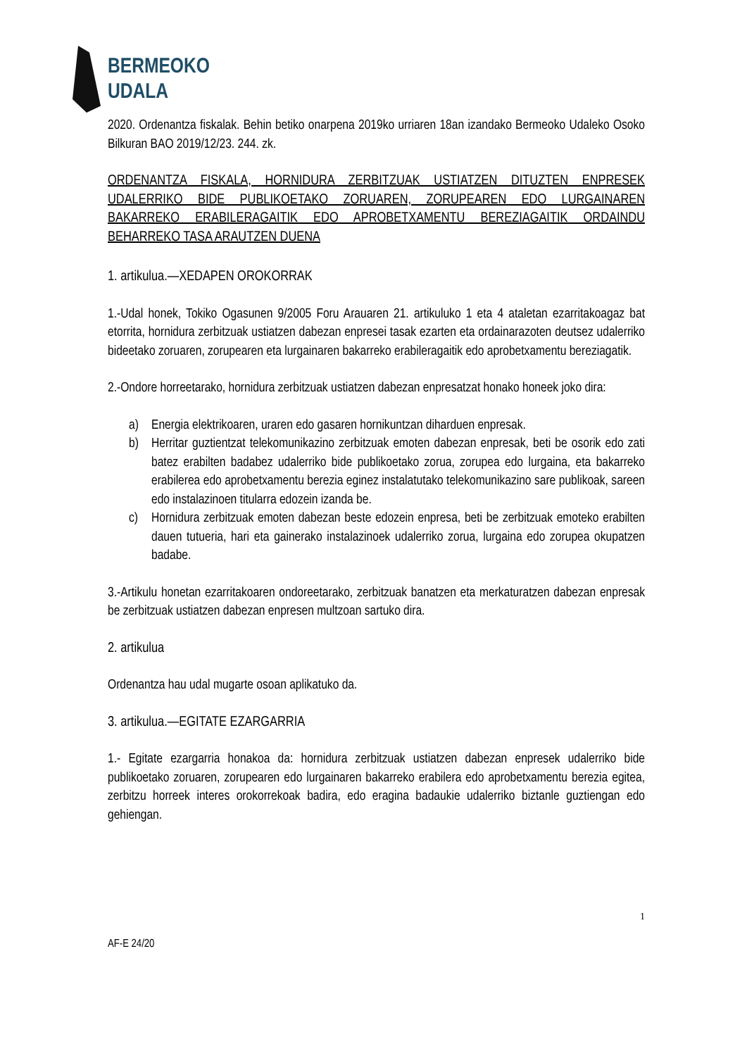BERMEOKO
UDALA
2020. Ordenantza fiskalak. Behin betiko onarpena 2019ko urriaren 18an izandako Bermeoko Udaleko Osoko Bilkuran BAO 2019/12/23. 244. zk.
ORDENANTZA FISKALA, HORNIDURA ZERBITZUAK USTIATZEN DITUZTEN ENPRESEK UDALERRIKO BIDE PUBLIKOETAKO ZORUAREN, ZORUPEAREN EDO LURGAINAREN BAKARREKO ERABILERAGAITIK EDO APROBETXAMENTU BEREZIAGAITIK ORDAINDU BEHARREKO TASA ARAUTZEN DUENA
1. artikulua.—XEDAPEN OROKORRAK
1.-Udal honek, Tokiko Ogasunen 9/2005 Foru Arauaren 21. artikuluko 1 eta 4 ataletan ezarritakoagaz bat etorrita, hornidura zerbitzuak ustiatzen dabezan enpresei tasak ezarten eta ordainarazoten deutsez udalerriko bideetako zoruaren, zorupearen eta lurgainaren bakarreko erabileragaitik edo aprobetxamentu bereziagatik.
2.-Ondore horreetarako, hornidura zerbitzuak ustiatzen dabezan enpresatzat honako honeek joko dira:
a) Energia elektrikoaren, uraren edo gasaren hornikuntzan diharduen enpresak.
b) Herritar guztientzat telekomunikazino zerbitzuak emoten dabezan enpresak, beti be osorik edo zati batez erabilten badabez udalerriko bide publikoetako zorua, zorupea edo lurgaina, eta bakarreko erabilerea edo aprobetxamentu berezia eginez instalatutako telekomunikazino sare publikoak, sareen edo instalazinoen titularra edozein izanda be.
c) Hornidura zerbitzuak emoten dabezan beste edozein enpresa, beti be zerbitzuak emoteko erabilten dauen tutueria, hari eta gainerako instalazinoek udalerriko zorua, lurgaina edo zorupea okupatzen badabe.
3.-Artikulu honetan ezarritakoaren ondoreetarako, zerbitzuak banatzen eta merkaturatzen dabezan enpresak be zerbitzuak ustiatzen dabezan enpresen multzoan sartuko dira.
2. artikulua
Ordenantza hau udal mugarte osoan aplikatuko da.
3. artikulua.—EGITATE EZARGARRIA
1.- Egitate ezargarria honakoa da: hornidura zerbitzuak ustiatzen dabezan enpresek udalerriko bide publikoetako zoruaren, zorupearen edo lurgainaren bakarreko erabilera edo aprobetxamentu berezia egitea, zerbitzu horreek interes orokorrekoak badira, edo eragina badaukie udalerriko biztanle guztiengan edo gehiengan.
1
AF-E 24/20